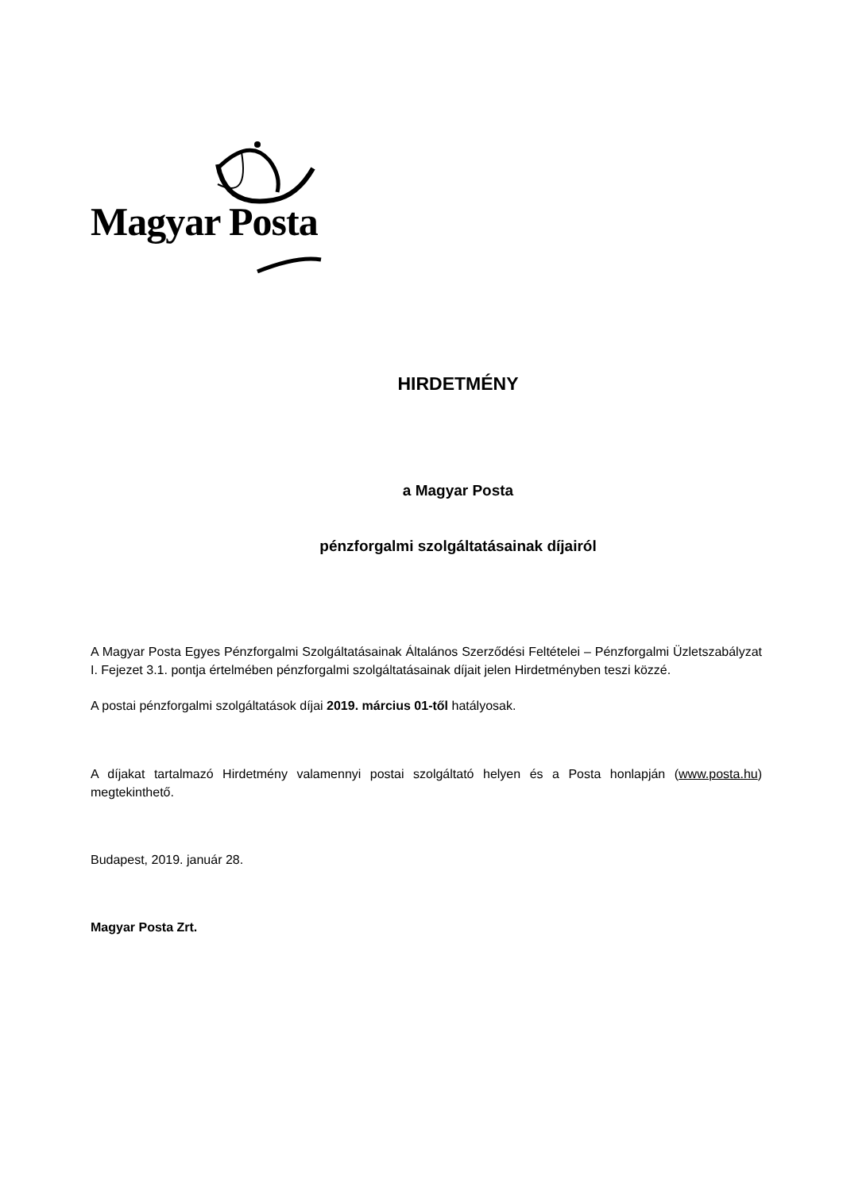Magyar Posta
HIRDETMÉNY
a Magyar Posta
pénzforgalmi szolgáltatásainak díjairól
A Magyar Posta Egyes Pénzforgalmi Szolgáltatásainak Általános Szerződési Feltételei – Pénzforgalmi Üzletszabályzat I. Fejezet 3.1. pontja értelmében pénzforgalmi szolgáltatásainak díjait jelen Hirdetményben teszi közzé.
A postai pénzforgalmi szolgáltatások díjai 2019. március 01-től hatályosak.
A díjakat tartalmazó Hirdetmény valamennyi postai szolgáltató helyen és a Posta honlapján (www.posta.hu) megtekinthető.
Budapest, 2019. január 28.
Magyar Posta Zrt.